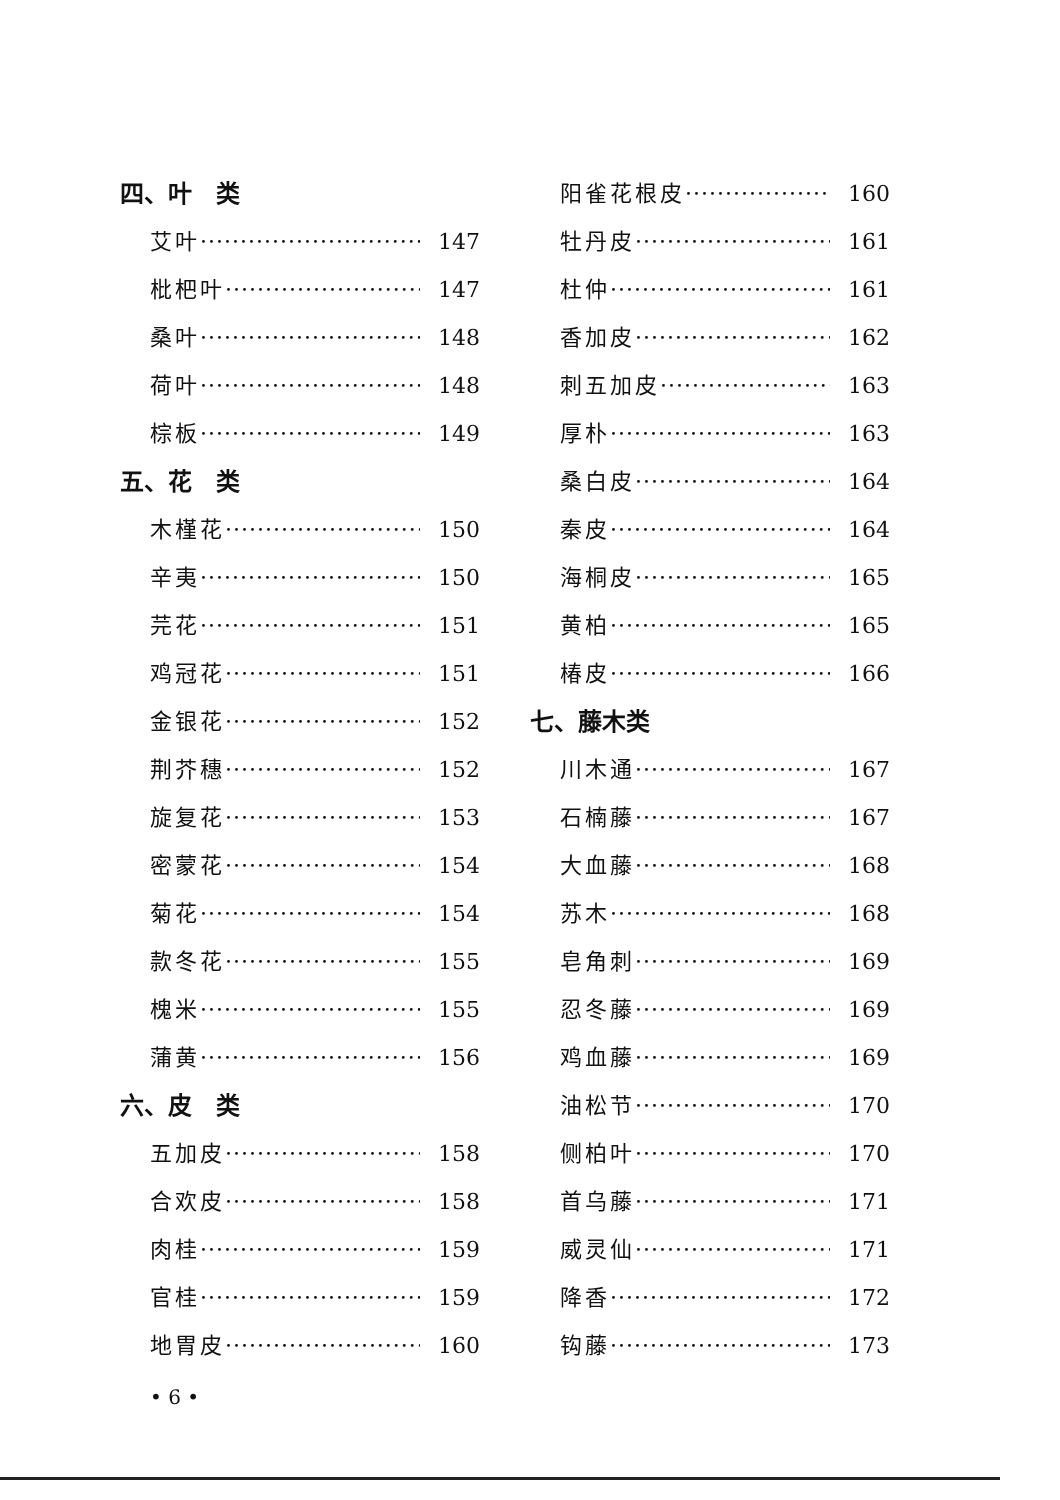四、叶　类
艾叶 147
枇杷叶 147
桑叶 148
荷叶 148
棕板 149
五、花　类
木槿花 150
辛夷 150
芫花 151
鸡冠花 151
金银花 152
荆芥穗 152
旋复花 153
密蒙花 154
菊花 154
款冬花 155
槐米 155
蒲黄 156
六、皮　类
五加皮 158
合欢皮 158
肉桂 159
官桂 159
地胃皮 160
阳雀花根皮 160
牡丹皮 161
杜仲 161
香加皮 162
刺五加皮 163
厚朴 163
桑白皮 164
秦皮 164
海桐皮 165
黄柏 165
椿皮 166
七、藤木类
川木通 167
石楠藤 167
大血藤 168
苏木 168
皂角刺 169
忍冬藤 169
鸡血藤 169
油松节 170
侧柏叶 170
首乌藤 171
威灵仙 171
降香 172
钩藤 173
• 6 •